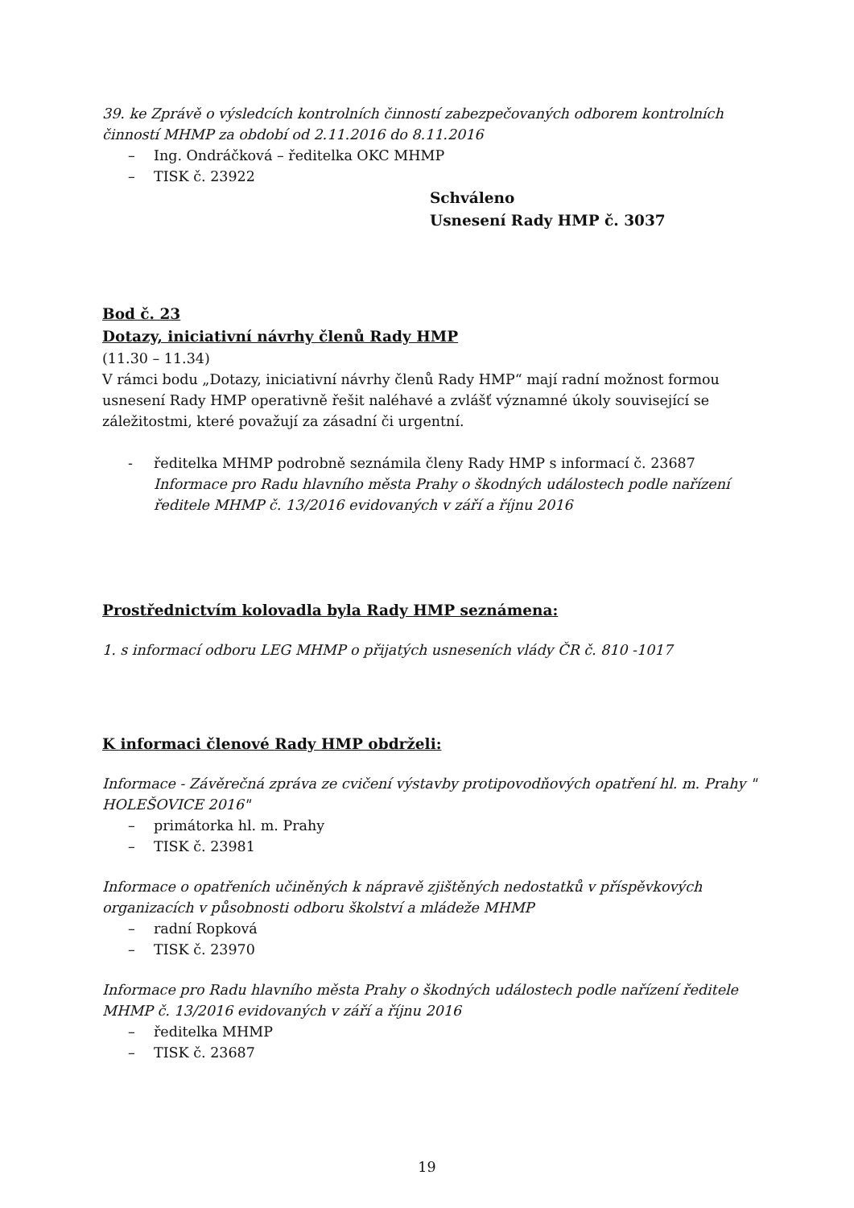39. ke Zprávě o výsledcích kontrolních činností zabezpečovaných odborem kontrolních činností MHMP za období od 2.11.2016 do 8.11.2016
– Ing. Ondráčková – ředitelka OKC MHMP
– TISK č. 23922
Schváleno
Usnesení Rady HMP č. 3037
Bod č. 23
Dotazy, iniciativní návrhy členů Rady HMP
(11.30 – 11.34)
V rámci bodu „Dotazy, iniciativní návrhy členů Rady HMP“ mají radní možnost formou usnesení Rady HMP operativně řešit naléhavé a zvlášť významné úkoly související se záležitostmi, které považují za zásadní či urgentní.
- ředitelka MHMP podrobně seznámila členy Rady HMP s informací č. 23687 Informace pro Radu hlavního města Prahy o škodných událostech podle nařízení ředitele MHMP č. 13/2016 evidovaných v září a říjnu 2016
Prostřednictvím kolovadla byla Rady HMP seznámena:
1. s informací odboru LEG MHMP o přijatých usneseních vlády ČR č. 810 -1017
K informaci členové Rady HMP obdrželi:
Informace - Závěrečná zpráva ze cvičení výstavby protipovodňových opatření hl. m. Prahy " HOLEŠOVICE 2016"
– primátorka hl. m. Prahy
– TISK č. 23981
Informace o opatřeních učiněných k nápravě zjištěných nedostatků v příspěvkových organizacích v působnosti odboru školství a mládeže MHMP
– radní Ropková
– TISK č. 23970
Informace pro Radu hlavního města Prahy o škodných událostech podle nařízení ředitele MHMP č. 13/2016 evidovaných v září a říjnu 2016
– ředitelka MHMP
– TISK č. 23687
19